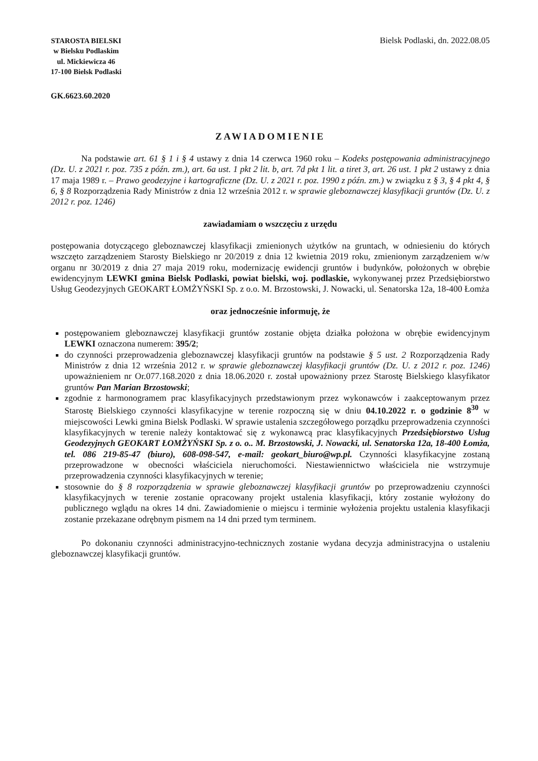STAROSTA BIELSKI
w Bielsku Podlaskim
ul. Mickiewicza 46
17-100 Bielsk Podlaski
Bielsk Podlaski, dn. 2022.08.05
GK.6623.60.2020
ZAWIADOMIENIE
Na podstawie art. 61 § 1 i § 4 ustawy z dnia 14 czerwca 1960 roku – Kodeks postępowania administracyjnego (Dz. U. z 2021 r. poz. 735 z późn. zm.), art. 6a ust. 1 pkt 2 lit. b, art. 7d pkt 1 lit. a tiret 3, art. 26 ust. 1 pkt 2 ustawy z dnia 17 maja 1989 r. – Prawo geodezyjne i kartograficzne (Dz. U. z 2021 r. poz. 1990 z późn. zm.) w związku z § 3, § 4 pkt 4, § 6, § 8 Rozporządzenia Rady Ministrów z dnia 12 września 2012 r. w sprawie gleboznawczej klasyfikacji gruntów (Dz. U. z 2012 r. poz. 1246)
zawiadamiam o wszczęciu z urzędu
postępowania dotyczącego gleboznawczej klasyfikacji zmienionych użytków na gruntach, w odniesieniu do których wszczęto zarządzeniem Starosty Bielskiego nr 20/2019 z dnia 12 kwietnia 2019 roku, zmienionym zarządzeniem w/w organu nr 30/2019 z dnia 27 maja 2019 roku, modernizację ewidencji gruntów i budynków, położonych w obrębie ewidencyjnym LEWKI gmina Bielsk Podlaski, powiat bielski, woj. podlaskie, wykonywanej przez Przedsiębiorstwo Usług Geodezyjnych GEOKART ŁOMŻYŃSKI Sp. z o.o. M. Brzostowski, J. Nowacki, ul. Senatorska 12a, 18-400 Łomża
oraz jednocześnie informuję, że
postępowaniem gleboznawczej klasyfikacji gruntów zostanie objęta działka położona w obrębie ewidencyjnym LEWKI oznaczona numerem: 395/2;
do czynności przeprowadzenia gleboznawczej klasyfikacji gruntów na podstawie § 5 ust. 2 Rozporządzenia Rady Ministrów z dnia 12 września 2012 r. w sprawie gleboznawczej klasyfikacji gruntów (Dz. U. z 2012 r. poz. 1246) upoważnieniem nr Or.077.168.2020 z dnia 18.06.2020 r. został upoważniony przez Starostę Bielskiego klasyfikator gruntów Pan Marian Brzostowski;
zgodnie z harmonogramem prac klasyfikacyjnych przedstawionym przez wykonawców i zaakceptowanym przez Starostę Bielskiego czynności klasyfikacyjne w terenie rozpoczną się w dniu 04.10.2022 r. o godzinie 8<sup>30</sup> w miejscowości Lewki gmina Bielsk Podlaski. W sprawie ustalenia szczegółowego porządku przeprowadzenia czynności klasyfikacyjnych w terenie należy kontaktować się z wykonawcą prac klasyfikacyjnych Przedsiębiorstwo Usług Geodezyjnych GEOKART ŁOMŻYŃSKI Sp. z o. o.. M. Brzostowski, J. Nowacki, ul. Senatorska 12a, 18-400 Łomża, tel. 086 219-85-47 (biuro), 608-098-547, e-mail: geokart_biuro@wp.pl. Czynności klasyfikacyjne zostaną przeprowadzone w obecności właściciela nieruchomości. Niestawiennictwo właściciela nie wstrzymuje przeprowadzenia czynności klasyfikacyjnych w terenie;
stosownie do § 8 rozporządzenia w sprawie gleboznawczej klasyfikacji gruntów po przeprowadzeniu czynności klasyfikacyjnych w terenie zostanie opracowany projekt ustalenia klasyfikacji, który zostanie wyłożony do publicznego wglądu na okres 14 dni. Zawiadomienie o miejscu i terminie wyłożenia projektu ustalenia klasyfikacji zostanie przekazane odrębnym pismem na 14 dni przed tym terminem.
Po dokonaniu czynności administracyjno-technicznych zostanie wydana decyzja administracyjna o ustaleniu gleboznawczej klasyfikacji gruntów.